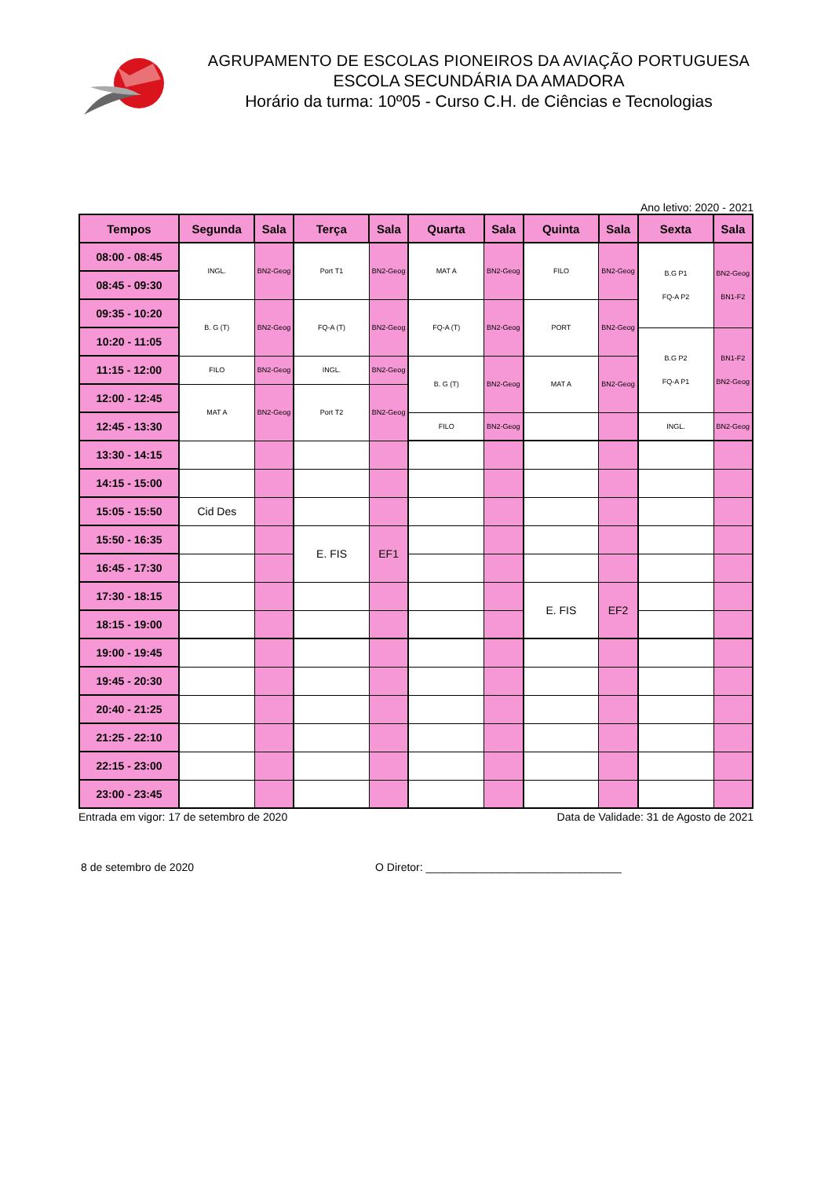AGRUPAMENTO DE ESCOLAS PIONEIROS DA AVIAÇÃO PORTUGUESA
ESCOLA SECUNDÁRIA DA AMADORA
Horário da turma: 10º05 - Curso C.H. de Ciências e Tecnologias
Ano letivo: 2020 - 2021
| Tempos | Segunda | Sala | Terça | Sala | Quarta | Sala | Quinta | Sala | Sexta | Sala |
| --- | --- | --- | --- | --- | --- | --- | --- | --- | --- | --- |
| 08:00 - 08:45 | INGL. | BN2-Geog | Port T1 | BN2-Geog | MAT A | BN2-Geog | FILO | BN2-Geog | B.G P1 FQ-A P2 | BN2-Geog BN1-F2 |
| 08:45 - 09:30 | | | | | | | | | | |
| 09:35 - 10:20 | B. G (T) | BN2-Geog | FQ-A (T) | BN2-Geog | FQ-A (T) | BN2-Geog | PORT | BN2-Geog | | |
| 10:20 - 11:05 | | | | | | | | | B.G P2 FQ-A P1 | BN1-F2 BN2-Geog |
| 11:15 - 12:00 | FILO | BN2-Geog | INGL. | BN2-Geog | B. G (T) | BN2-Geog | MAT A | BN2-Geog | | |
| 12:00 - 12:45 | MAT A | BN2-Geog | Port T2 | BN2-Geog | | | | | | |
| 12:45 - 13:30 | | | | | FILO | BN2-Geog | | | INGL. | BN2-Geog |
| 13:30 - 14:15 | | | | | | | | | | |
| 14:15 - 15:00 | | | | | | | | | | |
| 15:05 - 15:50 | Cid Des | | | | | | | | | |
| 15:50 - 16:35 | | | E. FIS | EF1 | | | | | | |
| 16:45 - 17:30 | | | | | | | | | | |
| 17:30 - 18:15 | | | | | | | E. FIS | EF2 | | |
| 18:15 - 19:00 | | | | | | | | | | |
| 19:00 - 19:45 | | | | | | | | | | |
| 19:45 - 20:30 | | | | | | | | | | |
| 20:40 - 21:25 | | | | | | | | | | |
| 21:25 - 22:10 | | | | | | | | | | |
| 22:15 - 23:00 | | | | | | | | | | |
| 23:00 - 23:45 | | | | | | | | | | |
Entrada em vigor: 17 de setembro de 2020 Data de Validade: 31 de Agosto de 2021
8 de setembro de 2020 O Diretor: ________________________________